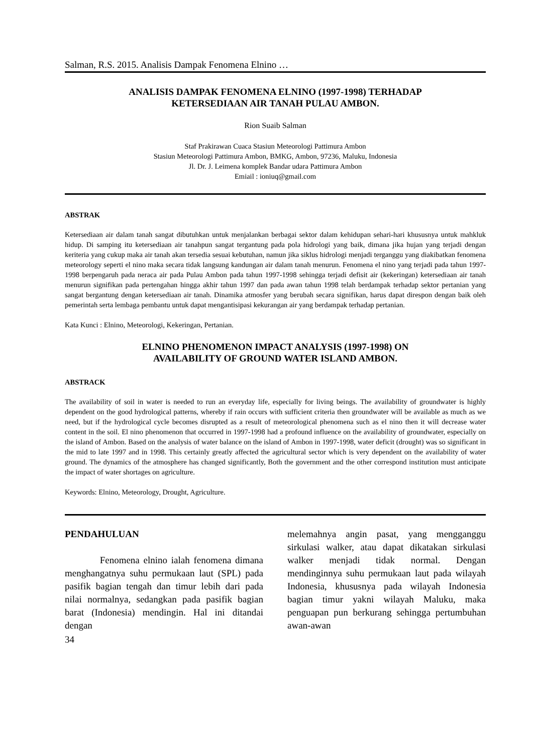Salman, R.S. 2015. Analisis Dampak Fenomena Elnino …
ANALISIS DAMPAK FENOMENA ELNINO (1997-1998) TERHADAP
KETERSEDIAAN AIR TANAH PULAU AMBON.
Rion Suaib Salman
Staf Prakirawan Cuaca Stasiun Meteorologi Pattimura Ambon
Stasiun Meteorologi Pattimura Ambon, BMKG, Ambon, 97236, Maluku, Indonesia
Jl. Dr. J. Leimena komplek Bandar udara Pattimura Ambon
Emiail : ioniuq@gmail.com
ABSTRAK
Ketersediaan air dalam tanah sangat dibutuhkan untuk menjalankan berbagai sektor dalam kehidupan sehari-hari khususnya untuk mahkluk hidup. Di samping itu ketersediaan air tanahpun sangat tergantung pada pola hidrologi yang baik, dimana jika hujan yang terjadi dengan keriteria yang cukup maka air tanah akan tersedia sesuai kebutuhan, namun jika siklus hidrologi menjadi terganggu yang diakibatkan fenomena meteorology seperti el nino maka secara tidak langsung kandungan air dalam tanah menurun. Fenomena el nino yang terjadi pada tahun 1997-1998 berpengaruh pada neraca air pada Pulau Ambon pada tahun 1997-1998 sehingga terjadi defisit air (kekeringan) ketersediaan air tanah menurun signifikan pada pertengahan hingga akhir tahun 1997 dan pada awan tahun 1998 telah berdampak terhadap sektor pertanian yang sangat bergantung dengan ketersediaan air tanah. Dinamika atmosfer yang berubah secara signifikan, harus dapat direspon dengan baik oleh pemerintah serta lembaga pembantu untuk dapat mengantisipasi kekurangan air yang berdampak terhadap pertanian.
Kata Kunci : Elnino, Meteorologi, Kekeringan, Pertanian.
ELNINO PHENOMENON IMPACT ANALYSIS (1997-1998) ON
AVAILABILITY OF GROUND WATER ISLAND AMBON.
ABSTRACK
The availability of soil in water is needed to run an everyday life, especially for living beings. The availability of groundwater is highly dependent on the good hydrological patterns, whereby if rain occurs with sufficient criteria then groundwater will be available as much as we need, but if the hydrological cycle becomes disrupted as a result of meteorological phenomena such as el nino then it will decrease water content in the soil. El nino phenomenon that occurred in 1997-1998 had a profound influence on the availability of groundwater, especially on the island of Ambon. Based on the analysis of water balance on the island of Ambon in 1997-1998, water deficit (drought) was so significant in the mid to late 1997 and in 1998. This certainly greatly affected the agricultural sector which is very dependent on the availability of water ground. The dynamics of the atmosphere has changed significantly, Both the government and the other correspond institution must anticipate the impact of water shortages on agriculture.
Keywords: Elnino, Meteorology, Drought, Agriculture.
PENDAHULUAN
Fenomena elnino ialah fenomena dimana menghangatnya suhu permukaan laut (SPL) pada pasifik bagian tengah dan timur lebih dari pada nilai normalnya, sedangkan pada pasifik bagian barat (Indonesia) mendingin. Hal ini ditandai dengan
melemahnya angin pasat, yang mengganggu sirkulasi walker, atau dapat dikatakan sirkulasi walker menjadi tidak normal. Dengan mendinginnya suhu permukaan laut pada wilayah Indonesia, khususnya pada wilayah Indonesia bagian timur yakni wilayah Maluku, maka penguapan pun berkurang sehingga pertumbuhan awan-awan
34